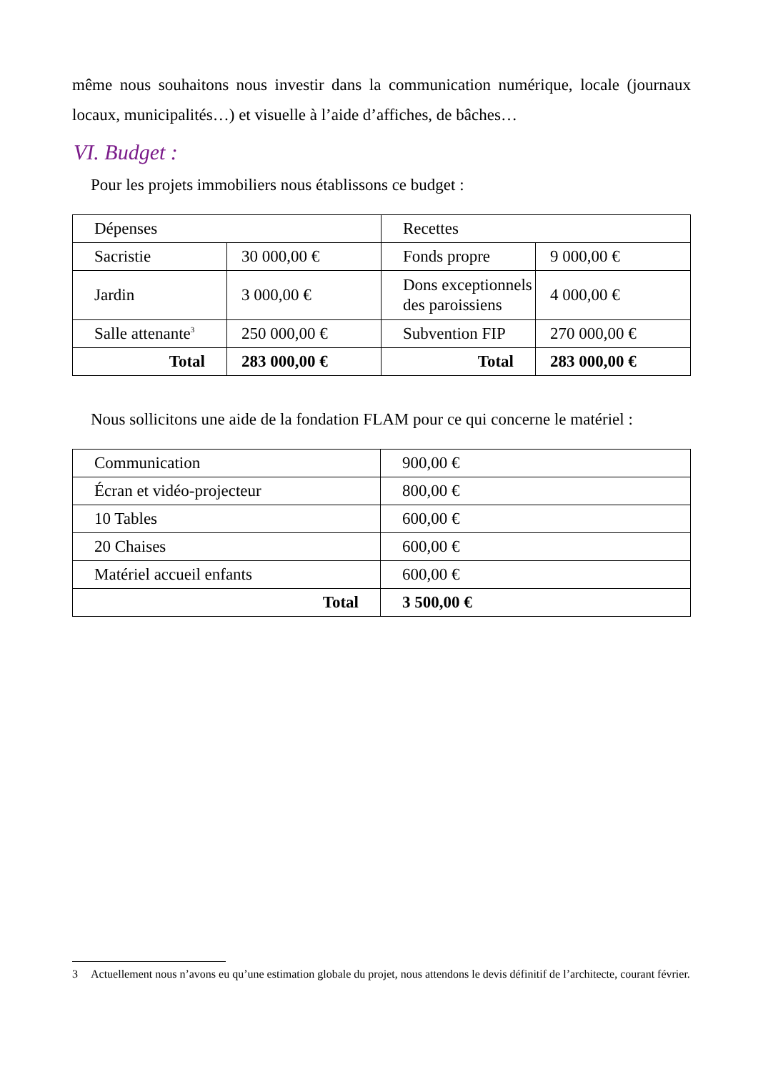même nous souhaitons nous investir dans la communication numérique, locale (journaux locaux, municipalités…) et visuelle à l’aide d’affiches, de bâches…
VI. Budget :
Pour les projets immobiliers nous établissons ce budget :
| Dépenses | | Recettes | |
| Sacristie | 30 000,00 € | Fonds propre | 9 000,00 € |
| Jardin | 3 000,00 € | Dons exceptionnels des paroissiens | 4 000,00 € |
| Salle attenante<sup>3</sup> | 250 000,00 € | Subvention FIP | 270 000,00 € |
| Total | 283 000,00 € | Total | 283 000,00 € |
Nous sollicitons une aide de la fondation FLAM pour ce qui concerne le matériel :
| Communication | 900,00 € |
| Écran et vidéo-projecteur | 800,00 € |
| 10 Tables | 600,00 € |
| 20 Chaises | 600,00 € |
| Matériel accueil enfants | 600,00 € |
| Total | 3 500,00 € |
3 Actuellement nous n’avons eu qu’une estimation globale du projet, nous attendons le devis définitif de l’architecte, courant février.